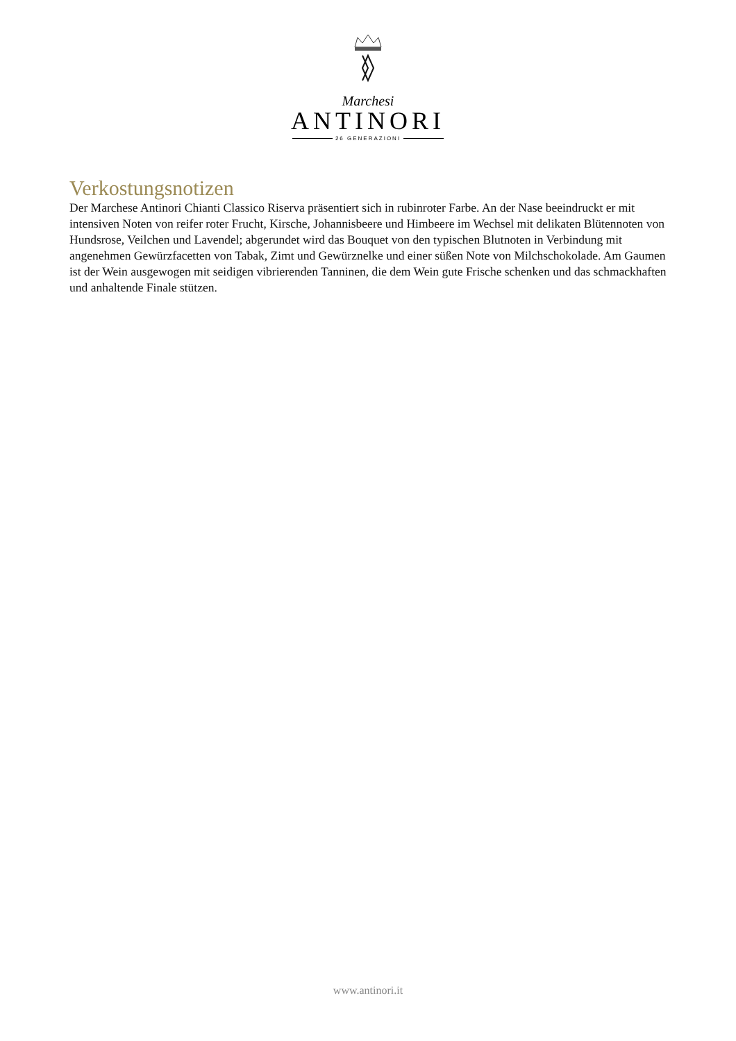Marchesi
ANTINORI
26 GENERAZIONI
Verkostungsnotizen
Der Marchese Antinori Chianti Classico Riserva präsentiert sich in rubinroter Farbe. An der Nase beeindruckt er mit intensiven Noten von reifer roter Frucht, Kirsche, Johannisbeere und Himbeere im Wechsel mit delikaten Blütennoten von Hundsrose, Veilchen und Lavendel; abgerundet wird das Bouquet von den typischen Blutnoten in Verbindung mit angenehmen Gewürzfacetten von Tabak, Zimt und Gewürznelke und einer süßen Note von Milchschokolade. Am Gaumen ist der Wein ausgewogen mit seidigen vibrierenden Tanninen, die dem Wein gute Frische schenken und das schmackhaften und anhaltende Finale stützen.
www.antinori.it